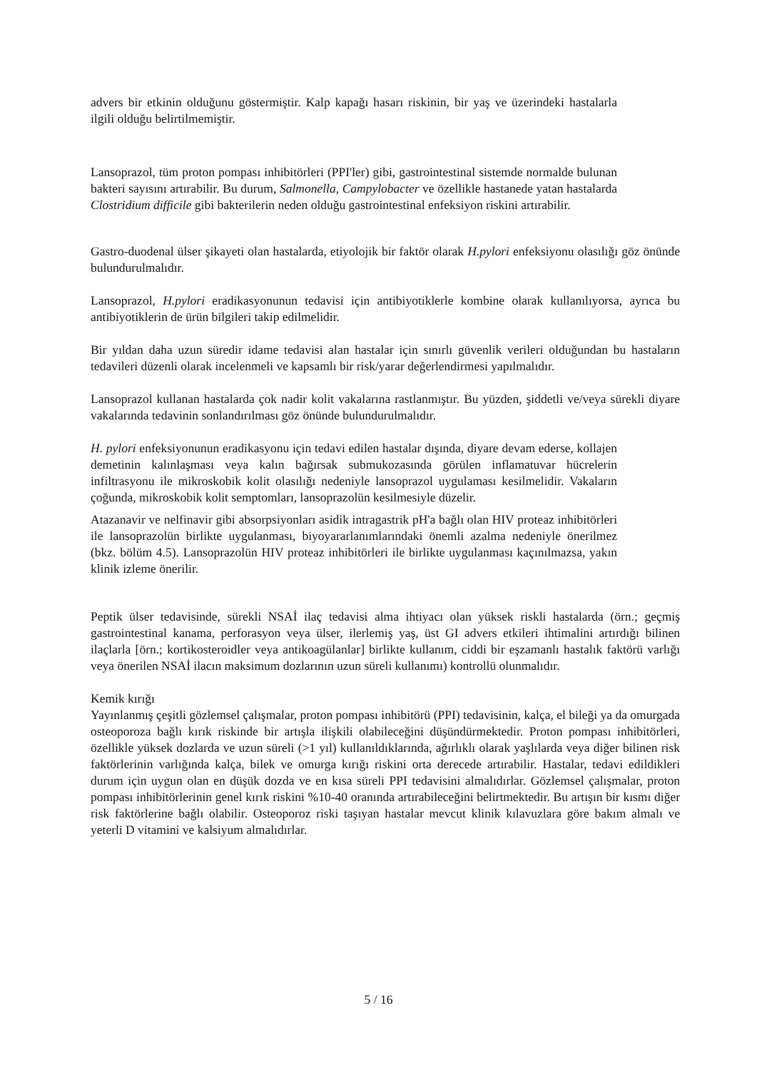advers bir etkinin olduğunu göstermiştir. Kalp kapağı hasarı riskinin, bir yaş ve üzerindeki hastalarla ilgili olduğu belirtilmemiştir.
Lansoprazol, tüm proton pompası inhibitörleri (PPI'ler) gibi, gastrointestinal sistemde normalde bulunan bakteri sayısını artırabilir. Bu durum, Salmonella, Campylobacter ve özellikle hastanede yatan hastalarda Clostridium difficile gibi bakterilerin neden olduğu gastrointestinal enfeksiyon riskini artırabilir.
Gastro-duodenal ülser şikayeti olan hastalarda, etiyolojik bir faktör olarak H.pylori enfeksiyonu olasılığı göz önünde bulundurulmalıdır.
Lansoprazol, H.pylori eradikasyonunun tedavisi için antibiyotiklerle kombine olarak kullanılıyorsa, ayrıca bu antibiyotiklerin de ürün bilgileri takip edilmelidir.
Bir yıldan daha uzun süredir idame tedavisi alan hastalar için sınırlı güvenlik verileri olduğundan bu hastaların tedavileri düzenli olarak incelenmeli ve kapsamlı bir risk/yarar değerlendirmesi yapılmalıdır.
Lansoprazol kullanan hastalarda çok nadir kolit vakalarına rastlanmıştır. Bu yüzden, şiddetli ve/veya sürekli diyare vakalarında tedavinin sonlandırılması göz önünde bulundurulmalıdır.
H. pylori enfeksiyonunun eradikasyonu için tedavi edilen hastalar dışında, diyare devam ederse, kollajen demetinin kalınlaşması veya kalın bağırsak submukozasında görülen inflamatuvar hücrelerin infiltrasyonu ile mikroskobik kolit olasılığı nedeniyle lansoprazol uygulaması kesilmelidir. Vakaların çoğunda, mikroskobik kolit semptomları, lansoprazolün kesilmesiyle düzelir.
Atazanavir ve nelfinavir gibi absorpsiyonları asidik intragastrik pH'a bağlı olan HIV proteaz inhibitörleri ile lansoprazolün birlikte uygulanması, biyoyararlanımlarındaki önemli azalma nedeniyle önerilmez (bkz. bölüm 4.5). Lansoprazolün HIV proteaz inhibitörleri ile birlikte uygulanması kaçınılmazsa, yakın klinik izleme önerilir.
Peptik ülser tedavisinde, sürekli NSAİ ilaç tedavisi alma ihtiyacı olan yüksek riskli hastalarda (örn.; geçmiş gastrointestinal kanama, perforasyon veya ülser, ilerlemiş yaş, üst GI advers etkileri ihtimalini artırdığı bilinen ilaçlarla [örn.; kortikosteroidler veya antikoagülanlar] birlikte kullanım, ciddi bir eşzamanlı hastalık faktörü varlığı veya önerilen NSAİ ilacın maksimum dozlarının uzun süreli kullanımı) kontrollü olunmalıdır.
Kemik kırığı
Yayınlanmış çeşitli gözlemsel çalışmalar, proton pompası inhibitörü (PPI) tedavisinin, kalça, el bileği ya da omurgada osteoporoza bağlı kırık riskinde bir artışla ilişkili olabileceğini düşündürmektedir. Proton pompası inhibitörleri, özellikle yüksek dozlarda ve uzun süreli (>1 yıl) kullanıldıklarında, ağırlıklı olarak yaşlılarda veya diğer bilinen risk faktörlerinin varlığında kalça, bilek ve omurga kırığı riskini orta derecede artırabilir. Hastalar, tedavi edildikleri durum için uygun olan en düşük dozda ve en kısa süreli PPI tedavisini almalıdırlar. Gözlemsel çalışmalar, proton pompası inhibitörlerinin genel kırık riskini %10-40 oranında artırabileceğini belirtmektedir. Bu artışın bir kısmı diğer risk faktörlerine bağlı olabilir. Osteoporoz riski taşıyan hastalar mevcut klinik kılavuzlara göre bakım almalı ve yeterli D vitamini ve kalsiyum almalıdırlar.
5 / 16